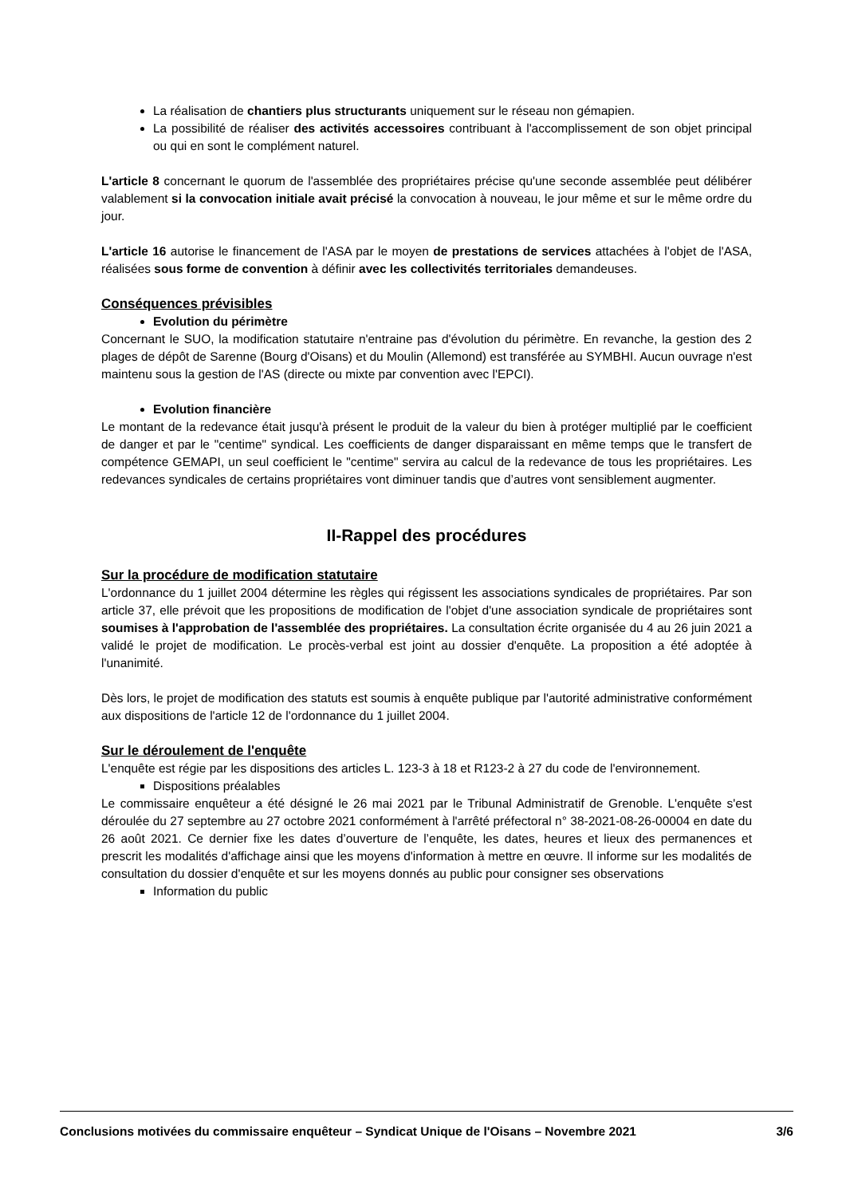La réalisation de chantiers plus structurants uniquement sur le réseau non gémapien.
La possibilité de réaliser des activités accessoires contribuant à l'accomplissement de son objet principal ou qui en sont le complément naturel.
L'article 8 concernant le quorum de l'assemblée des propriétaires précise qu'une seconde assemblée peut délibérer valablement si la convocation initiale avait précisé la convocation à nouveau, le jour même et sur le même ordre du jour.
L'article 16 autorise le financement de l'ASA par le moyen de prestations de services attachées à l'objet de l'ASA, réalisées sous forme de convention à définir avec les collectivités territoriales demandeuses.
Conséquences prévisibles
Evolution du périmètre
Concernant le SUO, la modification statutaire n'entraine pas d'évolution du périmètre. En revanche, la gestion des 2 plages de dépôt de Sarenne (Bourg d'Oisans) et du Moulin (Allemond) est transférée au SYMBHI. Aucun ouvrage n'est maintenu sous la gestion de l'AS (directe ou mixte par convention avec l'EPCI).
Evolution financière
Le montant de la redevance était jusqu'à présent le produit de la valeur du bien à protéger multiplié par le coefficient de danger et par le "centime" syndical. Les coefficients de danger disparaissant en même temps que le transfert de compétence GEMAPI, un seul coefficient le "centime" servira au calcul de la redevance de tous les propriétaires. Les redevances syndicales de certains propriétaires vont diminuer tandis que d’autres vont sensiblement augmenter.
II-Rappel des procédures
Sur la procédure de modification statutaire
L'ordonnance du 1 juillet 2004 détermine les règles qui régissent les associations syndicales de propriétaires. Par son article 37, elle prévoit que les propositions de modification de l'objet d'une association syndicale de propriétaires sont soumises à l'approbation de l'assemblée des propriétaires. La consultation écrite organisée du 4 au 26 juin 2021 a validé le projet de modification. Le procès-verbal est joint au dossier d'enquête. La proposition a été adoptée à l'unanimité.
Dès lors, le projet de modification des statuts est soumis à enquête publique par l'autorité administrative conformément aux dispositions de l'article 12 de l'ordonnance du 1 juillet 2004.
Sur le déroulement de l'enquête
L'enquête est régie par les dispositions des articles L. 123-3 à 18 et R123-2 à 27 du code de l'environnement.
Dispositions préalables
Le commissaire enquêteur a été désigné le 26 mai 2021 par le Tribunal Administratif de Grenoble. L'enquête s'est déroulée du 27 septembre au 27 octobre 2021 conformément à l'arrêté préfectoral n° 38-2021-08-26-00004 en date du 26 août 2021. Ce dernier fixe les dates d’ouverture de l’enquête, les dates, heures et lieux des permanences et prescrit les modalités d'affichage ainsi que les moyens d'information à mettre en œuvre. Il informe sur les modalités de consultation du dossier d'enquête et sur les moyens donnés au public pour consigner ses observations
Information du public
Conclusions motivées du commissaire enquêteur – Syndicat Unique de l'Oisans – Novembre 2021 3/6